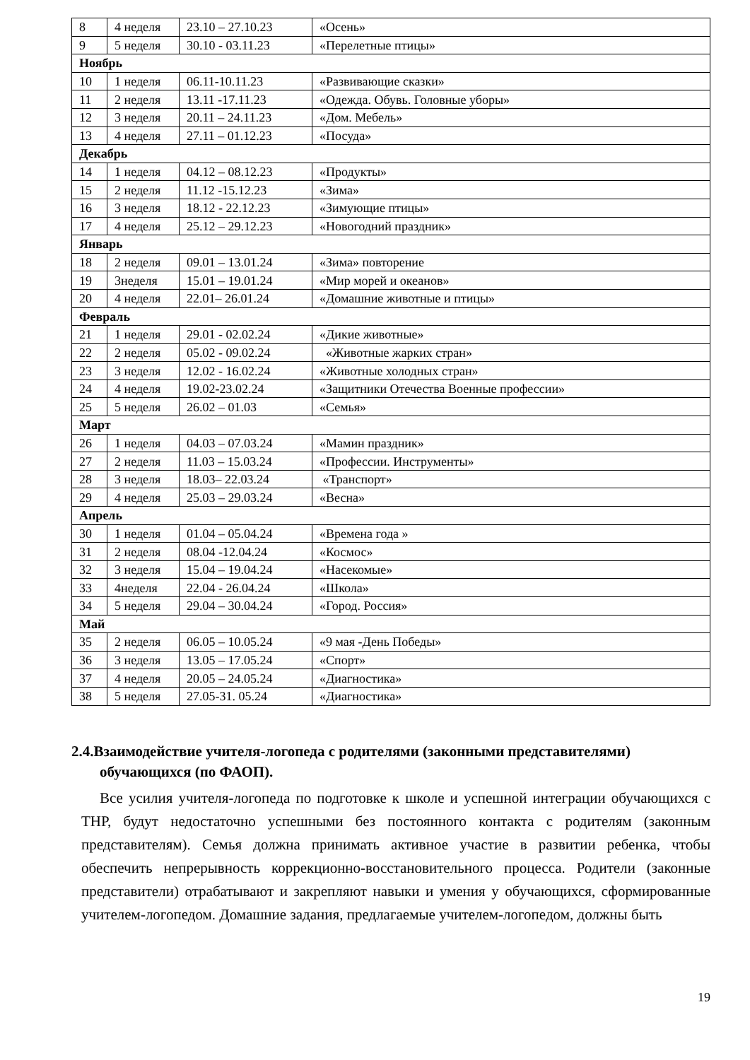| 8 | 4 неделя | 23.10 – 27.10.23 | «Осень» |
| 9 | 5 неделя | 30.10 - 03.11.23 | «Перелетные птицы» |
| Ноябрь | | | |
| 10 | 1 неделя | 06.11-10.11.23 | «Развивающие сказки» |
| 11 | 2 неделя | 13.11 -17.11.23 | «Одежда. Обувь. Головные уборы» |
| 12 | 3 неделя | 20.11 – 24.11.23 | «Дом. Мебель» |
| 13 | 4 неделя | 27.11 – 01.12.23 | «Посуда» |
| Декабрь | | | |
| 14 | 1 неделя | 04.12 – 08.12.23 | «Продукты» |
| 15 | 2 неделя | 11.12 -15.12.23 | «Зима» |
| 16 | 3 неделя | 18.12 - 22.12.23 | «Зимующие птицы» |
| 17 | 4 неделя | 25.12 – 29.12.23 | «Новогодний праздник» |
| Январь | | | |
| 18 | 2 неделя | 09.01 – 13.01.24 | «Зима» повторение |
| 19 | 3неделя | 15.01 – 19.01.24 | «Мир морей и океанов» |
| 20 | 4 неделя | 22.01– 26.01.24 | «Домашние животные и птицы» |
| Февраль | | | |
| 21 | 1 неделя | 29.01 - 02.02.24 | «Дикие животные» |
| 22 | 2 неделя | 05.02 - 09.02.24 | «Животные жарких стран» |
| 23 | 3 неделя | 12.02 - 16.02.24 | «Животные холодных стран» |
| 24 | 4 неделя | 19.02-23.02.24 | «Защитники Отечества Военные профессии» |
| 25 | 5 неделя | 26.02 – 01.03 | «Семья» |
| Март | | | |
| 26 | 1 неделя | 04.03 – 07.03.24 | «Мамин праздник» |
| 27 | 2 неделя | 11.03 – 15.03.24 | «Профессии. Инструменты» |
| 28 | 3 неделя | 18.03– 22.03.24 | «Транспорт» |
| 29 | 4 неделя | 25.03 – 29.03.24 | «Весна» |
| Апрель | | | |
| 30 | 1 неделя | 01.04 – 05.04.24 | «Времена года » |
| 31 | 2 неделя | 08.04 -12.04.24 | «Космос» |
| 32 | 3 неделя | 15.04 – 19.04.24 | «Насекомые» |
| 33 | 4неделя | 22.04 - 26.04.24 | «Школа» |
| 34 | 5 неделя | 29.04 – 30.04.24 | «Город. Россия» |
| Май | | | |
| 35 | 2 неделя | 06.05 – 10.05.24 | «9 мая -День Победы» |
| 36 | 3 неделя | 13.05 – 17.05.24 | «Спорт» |
| 37 | 4 неделя | 20.05 – 24.05.24 | «Диагностика» |
| 38 | 5 неделя | 27.05-31. 05.24 | «Диагностика» |
2.4.Взаимодействие учителя-логопеда с родителями (законными представителями) обучающихся (по ФАОП).
Все усилия учителя-логопеда по подготовке к школе и успешной интеграции обучающихся с ТНР, будут недостаточно успешными без постоянного контакта с родителям (законным представителям). Семья должна принимать активное участие в развитии ребенка, чтобы обеспечить непрерывность коррекционно-восстановительного процесса. Родители (законные представители) отрабатывают и закрепляют навыки и умения у обучающихся, сформированные учителем-логопедом. Домашние задания, предлагаемые учителем-логопедом, должны быть
19